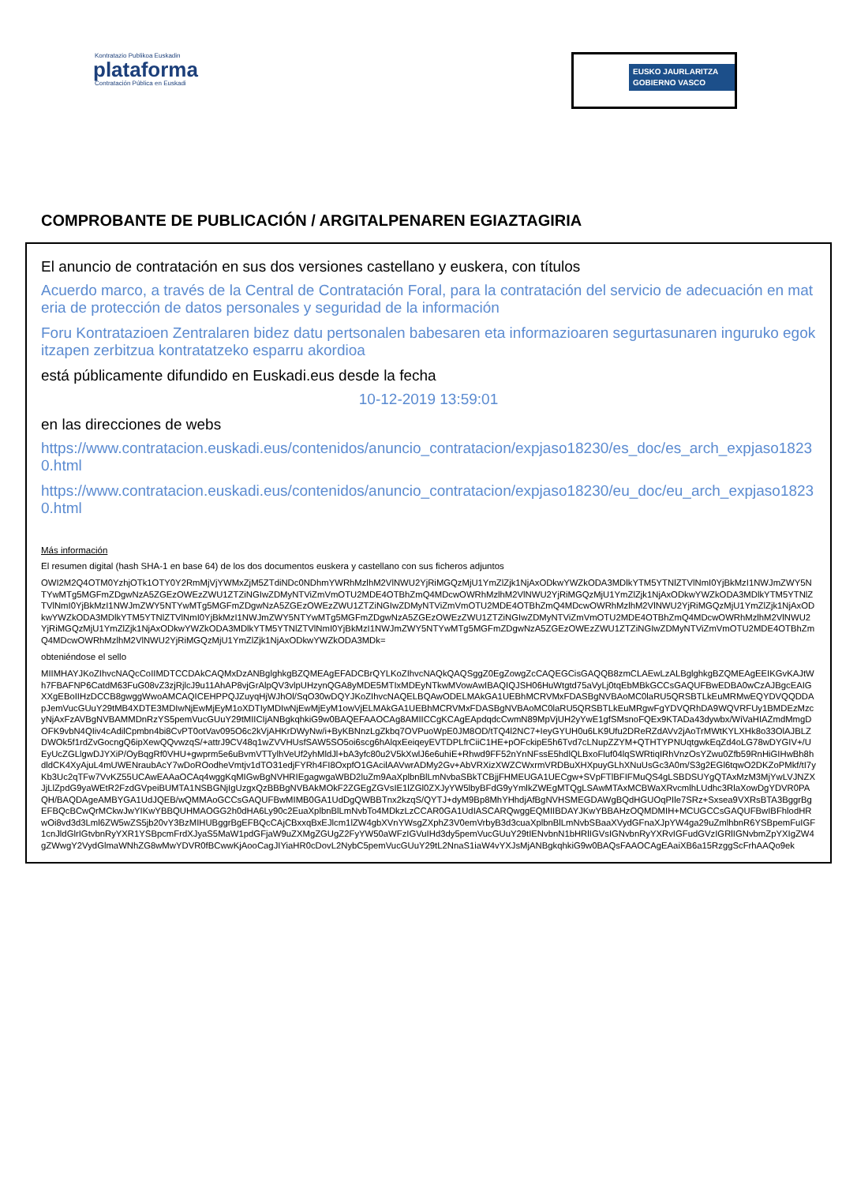Kontratazio Publikoa Euskadin
plataforma
Contratación Pública en Euskadi
EUSKO JAURLARITZA
GOBIERNO VASCO
COMPROBANTE DE PUBLICACIÓN / ARGITALPENAREN EGIAZTAGIRIA
El anuncio de contratación en sus dos versiones castellano y euskera, con títulos
Acuerdo marco, a través de la Central de Contratación Foral, para la contratación del servicio de adecuación en materia de protección de datos personales y seguridad de la información
Foru Kontratazioen Zentralaren bidez datu pertsonalen babesaren eta informazioaren segurtasunaren inguruko egokitzapen zerbitzua kontratatzeko esparru akordioa
está públicamente difundido en Euskadi.eus desde la fecha
10-12-2019 13:59:01
en las direcciones de webs
https://www.contratacion.euskadi.eus/contenidos/anuncio_contratacion/expjaso18230/es_doc/es_arch_expjaso18230.html
https://www.contratacion.euskadi.eus/contenidos/anuncio_contratacion/expjaso18230/eu_doc/eu_arch_expjaso18230.html
Más información
El resumen digital (hash SHA-1 en base 64) de los dos documentos euskera y castellano con sus ficheros adjuntos
OWI2M2Q4OTM0YzhjOTk1OTY0Y2RmMjVjYWMxZjM5ZTdiNDc0NDhmYWRhMzlhM2VlNWU2YjRiMGQzMjU1YmZlZjk1NjAxODkwYWZkODA3MDlkYTM5YTNlZTVlNmI0YjBkMzI1NWJmZWY5NTYwMTg5MGFmZDgwNzA5ZGEzOWEzZWU1ZTZiNGIwZDMyNTViZmVmOTU2MDE4OTBhZmQ4MDcwOWRhMzlhM2VlNWU2YjRiMGQzMjU1YmZlZjk1NjAxODkwYWZkODA3MDlkYTM5YTNlZTVlNmI0YjBkMzI1NWJmZWY5NTYwMTg5MGFmZDgwNzA5ZGEzOWEzZWU1ZTZiNGIwZDMyNTViZmVmOTU2MDE4OTBhZmQ4MDcwOWRhMzlhM2VlNWU2YjRiMGQzMjU1YmZlZjk1NjAxODkwYWZkODA3MDlkYTM5YTNlZTVlNmI0YjBkMzI1NWJmZWY5NTYwMTg5MGFmZDgwNzA5ZGEzOWEzZWU1ZTZiNGIwZDMyNTViZmVmOTU2MDE4OTBhZmQ4MDcwOWRhMzlhM2VlNWU2YjRiMGQzMjU1YmZlZjk1NjAxODkwYWZkODA3MDlkYTM5YTNlZTVlNmI0YjBkMzI1NWJmZWY5NTYwMTg5MGFmZDgwNzA5ZGEzOWEzZWU1ZTZiNGIwZDMyNTViZmVmOTU2MDE4OTBhZmQ4MDcwOWRhMzlhM2VlNWU2YjRiMGQzMjU1YmZlZjk1NjAxODkwYWZkODA3MDk=
obteniéndose el sello
MIIMHAYJKoZIhvcNAQcCoIIMDTCCDAkCAQMxDzANBglghkgBZQMEAgEFADCBrQYLKoZIhvcNAQkQAQSggZ0EgZowgZcCAQEGCisGAQQB8zmCLAEwLzALBglghkgBZQMEAgEEIKGvKAJtWh7FBAFNP6CatdM63FuG08vZ3zjRjlcJ9u11AhAP8vjGrAlpQV3vlpUHzynQGA8yMDE5MTIxMDEyNTkwMVowAwIBAQIQJSH06HuWtgtd75aVyLj0tqEbMBkGCCsGAQUFBwEDBA0wCzAJBgcEAIGXXgEBoIIHzDCCB8gwggWwoAMCAQICEHPPQJZuyqHjWJhOl/SqO30wDQYJKoZIhvcNAQELBQAwODELMAkGA1UEBhMCRVMxFDASBgNVBAoMC0laRU5QRSBTLkEuMRMwEQYDVQQDDApJemVucGUuY29tMB4XDTE3MDIwNjEwMjEyM1oXDTIyMDIwNjEwMjEyM1owVjELMAkGA1UEBhMCRVMxFDASBgNVBAoMC0laRU5QRSBTLkEuMRgwFgYDVQRhDA9WQVRFUy1BMDEzMzcyNjAxFzAVBgNVBAMMDnRzYS5pemVucGUuY29tMIICIjANBgkqhkiG9w0BAQEFAAOCAg8AMIICCgKCAgEApdqdcCwmN89MpVjUH2yYwE1gfSMsnoFQEx9KTADa43dywbx/WiVaHIAZmdMmgDOFK9vbN4QIiv4cAdilCpmbn4bi8CvPT0otVav095O6c2kVjAHKrDWyNw/i+ByKBNnzLgZkbq7OVPuoWpE0JM8OD/tTQ4l2NC7+IeyGYUH0u6LK9Ufu2DReRZdAVv2jAoTrMWtKYLXHk8o33OlAJBLZDWOk5f1rdZvGocngQ6ipXewQQvwzqS/+attrJ9CV48q1wZVVHUsfSAW5SO5oi6scg6hAlqxEeiqeyEVTDPLfrCiiC1HE+pOFckipE5h6Tvd7cLNupZZYM+QTHTYPNUqtgwkEqZd4oLG78wDYGIV+/UEyUcZGLlgwDJYXiP/OyBqgRf0VHU+gwprm5e6uBvmVTTylhVeUf2yhMldJl+bA3yfc80u2V5kXwlJ6e6uhiE+Rhwd9FF52nYnNFssE5hdlQLBxoFluf04lqSWRtiqIRhVnzOsYZwu0Zfb59RnHiGIHwBh8hdldCK4XyAjuL4mUWENraubAcY7wDoROodheVmtjv1dTO31edjFYRh4FI8OxpfO1GAcilAAVwrADMy2Gv+AbVRXizXWZCWxrmVRDBuXHXpuyGLhXNuUsGc3A0m/S3g2EGl6tqwO2DKZoPMkf/tI7yKb3Uc2qTFw7VvKZ55UCAwEAAaOCAq4wggKqMIGwBgNVHRIEgagwgaWBD2luZm9AaXplbnBlLmNvbaSBkTCBjjFHMEUGA1UECgw+SVpFTlBFIFMuQS4gLSBDSUYgQTAxMzM3MjYwLVJNZXJjLlZpdG9yaWEtR2FzdGVpeiBUMTA1NSBGNjIgUzgxQzBBBgNVBAkMOkF2ZGEgZGVsIE1lZGl0ZXJyYW5lbyBFdG9yYmlkZWEgMTQgLSAwMTAxMCBWaXRvcmlhLUdhc3RlaXowDgYDVR0PAQH/BAQDAgeAMBYGA1UdJQEB/wQMMAoGCCsGAQUFBwMIMB0GA1UdDgQWBBTnx2kzqS/QYTJ+dyM9Bp8MhYHhdjAfBgNVHSMEGDAWgBQdHGUOqPIle7SRz+Sxsea9VXRsBTA3BggrBgEFBQcBCwQrMCkwJwYIKwYBBQUHMAOGG2h0dHA6Ly90c2EuaXplbnBlLmNvbTo4MDkzLzCCAR0GA1UdIASCARQwggEQMIIBDAYJKwYBBAHzOQMDMIH+MCUGCCsGAQUFBwIBFhlodHRwOi8vd3d3Lml6ZW5wZS5jb20vY3BzMIHUBggrBgEFBQcCAjCBxxqBxEJlcm1lZW4gbXVnYWsgZXphZ3V0emVrbyB3d3cuaXplbnBlLmNvbSBaaXVydGFnaXJpYW4ga29uZmlhbnR6YSBpemFuIGF1cnJldGlrIGtvbnRyYXR1YSBpcmFrdXJyaS5MaW1pdGFjaW9uZXMgZGUgZ2FyYW50aWFzIGVuIHd3dy5pemVucGUuY29tIENvbnN1bHRlIGVsIGNvbnRyYXRvIGFudGVzIGRlIGNvbmZpYXIgZW4gZWwgY2VydGlmaWNhZG8wMwYDVR0fBCwwKjAooCagJIYiaHR0cDovL2NybC5pemVucGUuY29tL2NnaS1iaW4vYXJsMjANBgkqhkiG9w0BAQsFAAOCAgEAaiXB6a15RzggScFrhAAQo9ek